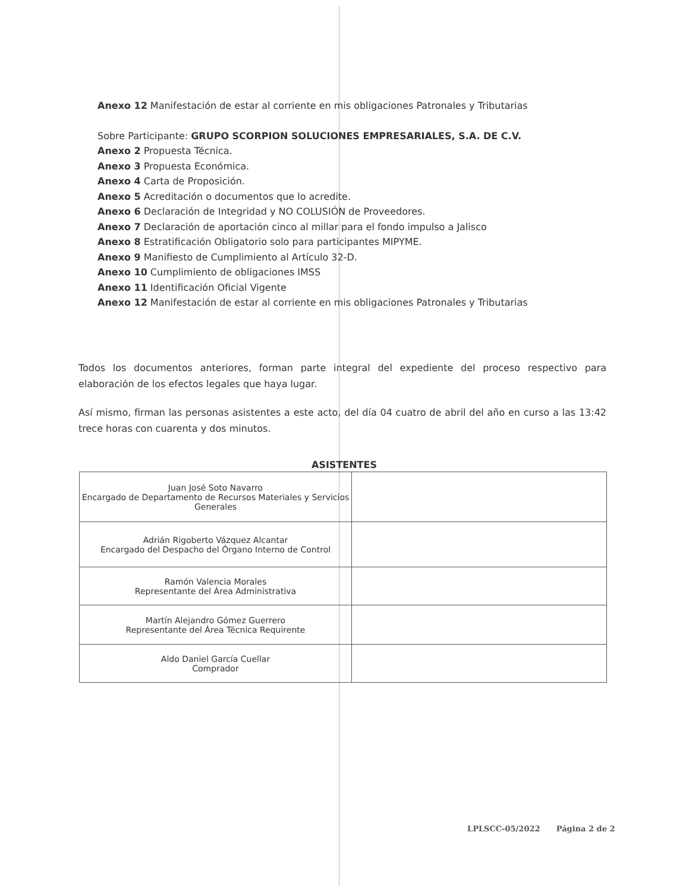Anexo 12 Manifestación de estar al corriente en mis obligaciones Patronales y Tributarias
Sobre Participante: GRUPO SCORPION SOLUCIONES EMPRESARIALES, S.A. DE C.V.
Anexo 2 Propuesta Técnica.
Anexo 3 Propuesta Económica.
Anexo 4 Carta de Proposición.
Anexo 5 Acreditación o documentos que lo acredite.
Anexo 6 Declaración de Integridad y NO COLUSIÓN de Proveedores.
Anexo 7 Declaración de aportación cinco al millar para el fondo impulso a Jalisco
Anexo 8 Estratificación Obligatorio solo para participantes MIPYME.
Anexo 9 Manifiesto de Cumplimiento al Artículo 32-D.
Anexo 10 Cumplimiento de obligaciones IMSS
Anexo 11 Identificación Oficial Vigente
Anexo 12 Manifestación de estar al corriente en mis obligaciones Patronales y Tributarias
Todos los documentos anteriores, forman parte integral del expediente del proceso respectivo para elaboración de los efectos legales que haya lugar.
Así mismo, firman las personas asistentes a este acto, del día 04 cuatro de abril del año en curso a las 13:42 trece horas con cuarenta y dos minutos.
ASISTENTES
| Juan José Soto Navarro Encargado de Departamento de Recursos Materiales y Servicios Generales | |
| Adrián Rigoberto Vázquez Alcantar Encargado del Despacho del Órgano Interno de Control | |
| Ramón Valencia Morales Representante del Área Administrativa | |
| Martín Alejandro Gómez Guerrero Representante del Área Técnica Requirente | |
| Aldo Daniel García Cuellar Comprador | |
LPLSCC-05/2022 Página 2 de 2